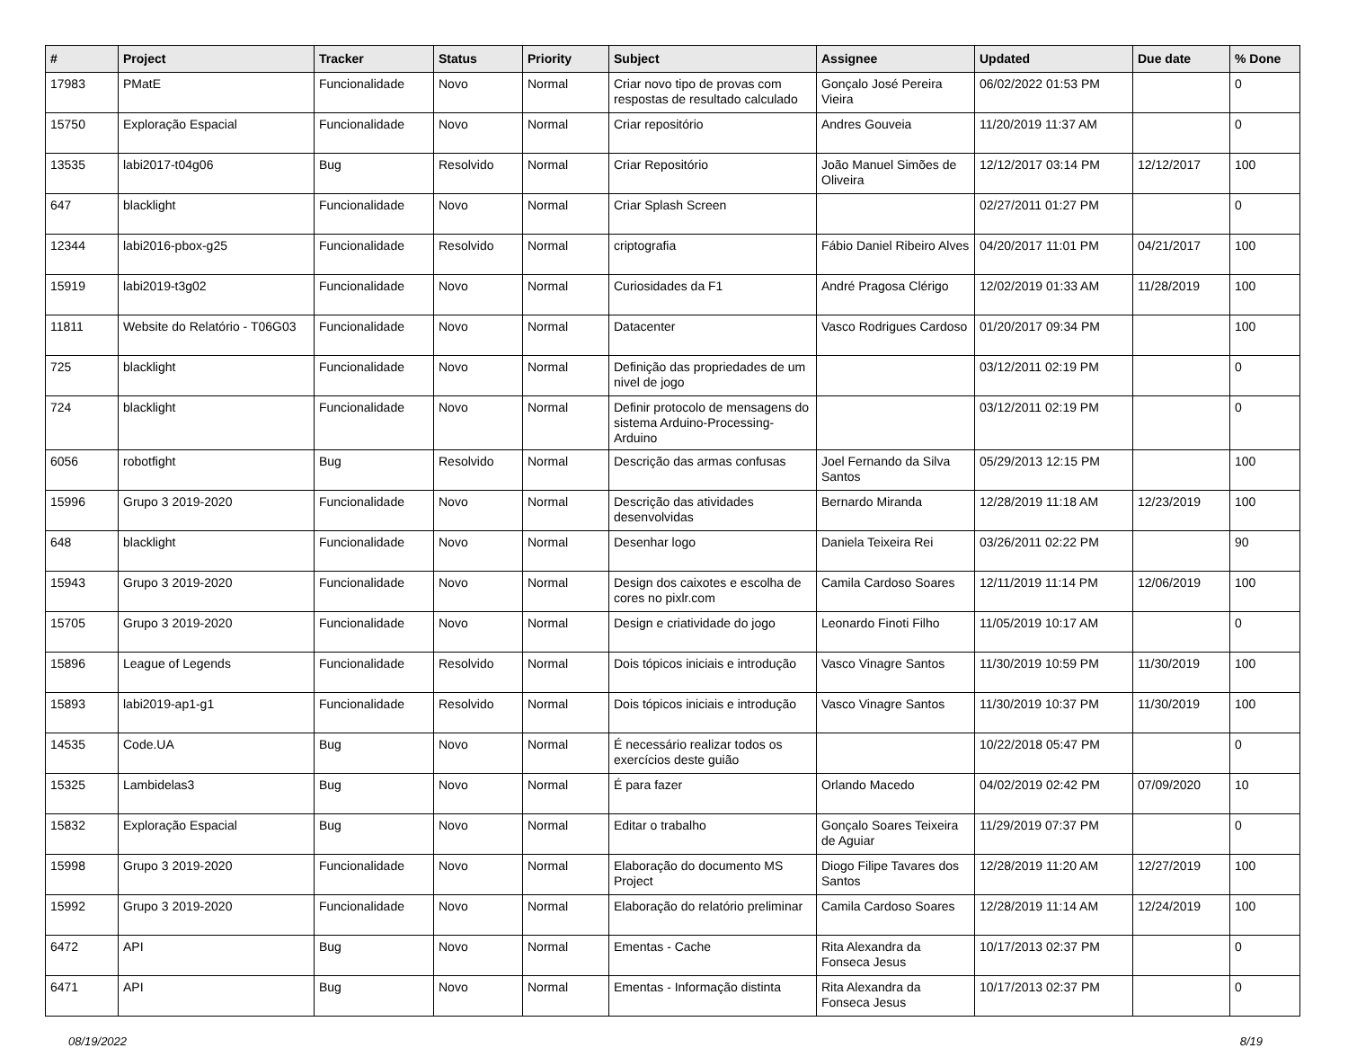| # | Project | Tracker | Status | Priority | Subject | Assignee | Updated | Due date | % Done |
| --- | --- | --- | --- | --- | --- | --- | --- | --- | --- |
| 17983 | PMatE | Funcionalidade | Novo | Normal | Criar novo tipo de provas com respostas de resultado calculado | Gonçalo José Pereira Vieira | 06/02/2022 01:53 PM | | 0 |
| 15750 | Exploração Espacial | Funcionalidade | Novo | Normal | Criar repositório | Andres Gouveia | 11/20/2019 11:37 AM | | 0 |
| 13535 | labi2017-t04g06 | Bug | Resolvido | Normal | Criar Repositório | João Manuel Simões de Oliveira | 12/12/2017 03:14 PM | 12/12/2017 | 100 |
| 647 | blacklight | Funcionalidade | Novo | Normal | Criar Splash Screen | | 02/27/2011 01:27 PM | | 0 |
| 12344 | labi2016-pbox-g25 | Funcionalidade | Resolvido | Normal | criptografia | Fábio Daniel Ribeiro Alves | 04/20/2017 11:01 PM | 04/21/2017 | 100 |
| 15919 | labi2019-t3g02 | Funcionalidade | Novo | Normal | Curiosidades da F1 | André Pragosa Clérigo | 12/02/2019 01:33 AM | 11/28/2019 | 100 |
| 11811 | Website do Relatório - T06G03 | Funcionalidade | Novo | Normal | Datacenter | Vasco Rodrigues Cardoso | 01/20/2017 09:34 PM | | 100 |
| 725 | blacklight | Funcionalidade | Novo | Normal | Definição das propriedades de um nivel de jogo | | 03/12/2011 02:19 PM | | 0 |
| 724 | blacklight | Funcionalidade | Novo | Normal | Definir protocolo de mensagens do sistema Arduino-Processing-Arduino | | 03/12/2011 02:19 PM | | 0 |
| 6056 | robotfight | Bug | Resolvido | Normal | Descrição das armas confusas | Joel Fernando da Silva Santos | 05/29/2013 12:15 PM | | 100 |
| 15996 | Grupo 3 2019-2020 | Funcionalidade | Novo | Normal | Descrição das atividades desenvolvidas | Bernardo Miranda | 12/28/2019 11:18 AM | 12/23/2019 | 100 |
| 648 | blacklight | Funcionalidade | Novo | Normal | Desenhar logo | Daniela Teixeira Rei | 03/26/2011 02:22 PM | | 90 |
| 15943 | Grupo 3 2019-2020 | Funcionalidade | Novo | Normal | Design dos caixotes e escolha de cores no pixlr.com | Camila Cardoso Soares | 12/11/2019 11:14 PM | 12/06/2019 | 100 |
| 15705 | Grupo 3 2019-2020 | Funcionalidade | Novo | Normal | Design e criatividade do jogo | Leonardo Finoti Filho | 11/05/2019 10:17 AM | | 0 |
| 15896 | League of Legends | Funcionalidade | Resolvido | Normal | Dois tópicos iniciais e introdução | Vasco Vinagre Santos | 11/30/2019 10:59 PM | 11/30/2019 | 100 |
| 15893 | labi2019-ap1-g1 | Funcionalidade | Resolvido | Normal | Dois tópicos iniciais e introdução | Vasco Vinagre Santos | 11/30/2019 10:37 PM | 11/30/2019 | 100 |
| 14535 | Code.UA | Bug | Novo | Normal | É necessário realizar todos os exercícios deste guião | | 10/22/2018 05:47 PM | | 0 |
| 15325 | Lambidelas3 | Bug | Novo | Normal | É para fazer | Orlando Macedo | 04/02/2019 02:42 PM | 07/09/2020 | 10 |
| 15832 | Exploração Espacial | Bug | Novo | Normal | Editar o trabalho | Gonçalo Soares Teixeira de Aguiar | 11/29/2019 07:37 PM | | 0 |
| 15998 | Grupo 3 2019-2020 | Funcionalidade | Novo | Normal | Elaboração do documento MS Project | Diogo Filipe Tavares dos Santos | 12/28/2019 11:20 AM | 12/27/2019 | 100 |
| 15992 | Grupo 3 2019-2020 | Funcionalidade | Novo | Normal | Elaboração do relatório preliminar | Camila Cardoso Soares | 12/28/2019 11:14 AM | 12/24/2019 | 100 |
| 6472 | API | Bug | Novo | Normal | Ementas - Cache | Rita Alexandra da Fonseca Jesus | 10/17/2013 02:37 PM | | 0 |
| 6471 | API | Bug | Novo | Normal | Ementas - Informação distinta | Rita Alexandra da Fonseca Jesus | 10/17/2013 02:37 PM | | 0 |
08/19/2022 8/19